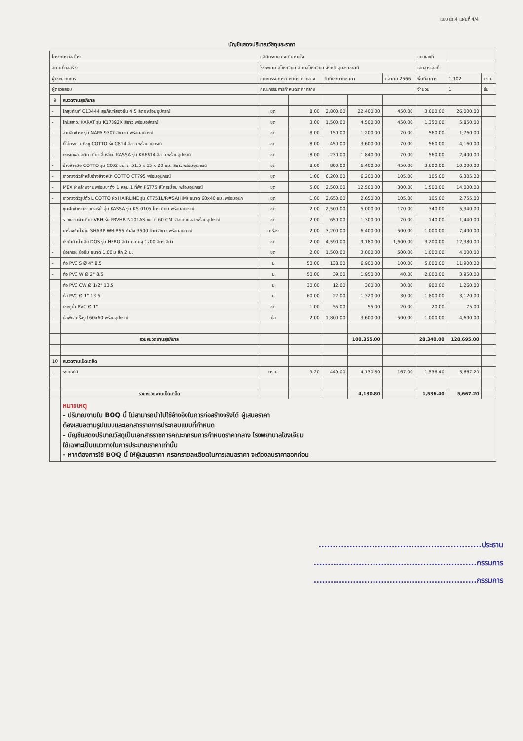แบบ ปร.4 แผ่นที่ 4/4
บัญชีแสดงปริมาณวัสดุและราคา
| โครงการก่อสร้าง | | คลินิกระบบทางเดินหายใจ | | | | | แบบเลขที่ | | |
| สถานที่ก่อสร้าง | | โรงพยาบาลโขงเจียม อำเภอโขงเจียม จังหวัดอุบลราชธานี | | | | | เอกสารเลขที่ | | |
| ผู้ประมาณการ | | คณะกรรมการกำหนดราคากลาง | | วันที่ประมาณราคา | | ตุลาคม 2566 | พื้นที่อาคาร | 1,102 | ตร.ม |
| ผู้ตรวจสอบ | | คณะกรรมการกำหนดราคากลาง | | | | | จำนวน | 1 | ชั้น |
| 9 | หมวดงานสุขภิบาล | | | | | | | | |
| - | โถสุขภัณฑ์ C13444 สุขภัณฑ์สองชิ้น 4.5 ลิตร พร้อมอุปกรณ์ | ชุด | 8.00 | 2,800.00 | 22,400.00 | 450.00 | 3,600.00 | 26,000.00 | |
| - | โถปัสสาวะ KARAT รุ่น K17392X สีขาว พร้อมอุปกรณ์ | ชุด | 3.00 | 1,500.00 | 4,500.00 | 450.00 | 1,350.00 | 5,850.00 | |
| - | สายฉีดชำระ รุ่น NAPA 9307 สีขาวม พร้อมอุปกรณ์ | ชุด | 8.00 | 150.00 | 1,200.00 | 70.00 | 560.00 | 1,760.00 | |
| - | ที่ใส่กระดาษทิชชู COTTO รุ่น C814 สีขาว พร้อมอุปกรณ์ | ชุด | 8.00 | 450.00 | 3,600.00 | 70.00 | 560.00 | 4,160.00 | |
| - | กระจกพลาสติก เดี่ยว สี่เหลี่ยม KASSA รุ่น KA6614 สีขาว พร้อมอุปกรณ์ | ชุด | 8.00 | 230.00 | 1,840.00 | 70.00 | 560.00 | 2,400.00 | |
| - | อ่างล้างมือ COTTO รุ่น C002 ขนาด 51.5 x 35 x 20 ซม. สีขาว พร้อมอุปกรณ์ | ชุด | 8.00 | 800.00 | 6,400.00 | 450.00 | 3,600.00 | 10,000.00 | |
| - | ราวทรงตัวสำหรับอ่างล้างหน้า COTTO CT795 พร้อมอุปกรณ์ | ชุด | 1.00 | 6,200.00 | 6,200.00 | 105.00 | 105.00 | 6,305.00 | |
| - | MEX อ่างล้างจานพร้อมขาตั้ง 1 หลุม 1 ที่พัก PST75 สีโครเมี่ยม พร้อมอุปกรณ์ | ชุด | 5.00 | 2,500.00 | 12,500.00 | 300.00 | 1,500.00 | 14,000.00 | |
| - | ราวทรงตัวรูปตัว L COTTO ผิว HAIRLINE รุ่น CT751L/R#SA(HM) ขนาด 60x40 ซม. พร้อมอุปก | ชุด | 1.00 | 2,650.00 | 2,650.00 | 105.00 | 105.00 | 2,755.00 | |
| - | ชุดฝักบัวเรนชาวเวอร์น้ำอุ่น KASSA รุ่น KS-0105 โครเมียม พร้อมอุปกรณ์ | ชุด | 2.00 | 2,500.00 | 5,000.00 | 170.00 | 340.00 | 5,340.00 | |
| - | ราวแขวนผ้าเดี่ยว VRH รุ่น FBVHB-N101AS ขนาด 60 CM. สีสแตนเลส พร้อมอุปกรณ์ | ชุด | 2.00 | 650.00 | 1,300.00 | 70.00 | 140.00 | 1,440.00 | |
| - | เครื่องทำน้ำอุ่น SHARP WH-B55 กำลัง 3500 วัตต์ สีขาว พร้อมอุปกรณ์ | เครื่อง | 2.00 | 3,200.00 | 6,400.00 | 500.00 | 1,000.00 | 7,400.00 | |
| - | ถังบำบัดน้ำเสีย DOS รุ่น HERO สีดำ ความจุ 1200 ลิตร สีดำ | ชุด | 2.00 | 4,590.00 | 9,180.00 | 1,600.00 | 3,200.00 | 12,380.00 | |
| - | บ่อเกรอะ บ่อซึม ขนาด 1.00 ม ลึก 2 ม. | ชุด | 2.00 | 1,500.00 | 3,000.00 | 500.00 | 1,000.00 | 4,000.00 | |
| - | ท่อ PVC S Ø 4" 8.5 | ม | 50.00 | 138.00 | 6,900.00 | 100.00 | 5,000.00 | 11,900.00 | |
| - | ท่อ PVC W Ø 2" 8.5 | ม | 50.00 | 39.00 | 1,950.00 | 40.00 | 2,000.00 | 3,950.00 | |
| | ท่อ PVC CW Ø 1/2" 13.5 | ม | 30.00 | 12.00 | 360.00 | 30.00 | 900.00 | 1,260.00 | |
| - | ท่อ PVC Ø 1" 13.5 | ม | 60.00 | 22.00 | 1,320.00 | 30.00 | 1,800.00 | 3,120.00 | |
| - | ประตูน้ำ PVC Ø 1" | ชุด | 1.00 | 55.00 | 55.00 | 20.00 | 20.00 | 75.00 | |
| - | บ่อพักสำเร็จรูป 60x60 พร้อมอุปกรณ์ | บ่อ | 2.00 | 1,800.00 | 3,600.00 | 500.00 | 1,000.00 | 4,600.00 | |
| | รวมหมวดงานสุขภิบาล | | | | 100,355.00 | | 28,340.00 | 128,695.00 | |
| 10 | หมวดงานเบ็ดเตล็ด | | | | | | | | |
| - | ระแนงไม้ | ตร.ม | 9.20 | 449.00 | 4,130.80 | 167.00 | 1,536.40 | 5,667.20 | |
| | รวมหมวดงานเบ็ดเตล็ด | | | | 4,130.80 | | 1,536.40 | 5,667.20 | |
| | หมายเหตุ - ปริมาณงานใน BOQ นี้ ไม่สามารถนำไปใช้อ้างอิงในการก่อสร้างจริงได้ ผู้เสนอราคา ต้องเสนอตามรูปแบบและเอกสารรายการประกอบแบบที่กำหนด - บัญชีแสดงปริมาณวัสดุเป็นเอกสารราชการคณะกกรมการกำหนดราคากลาง โรงพยาบาลโขงเจียม ใช้เฉพาะเป็นแนวทางในการประมาณราคาเท่านั้น - หากต้องการใช้ BOQ นี้ ให้ผู้เสนอราคา กรอกรายละเอียดในการเสนอราคา จะต้องลบราคาออกก่อน | | | | | | | | |
..........................................................ประธาน
..........................................................กรรมการ
..........................................................กรรมการ